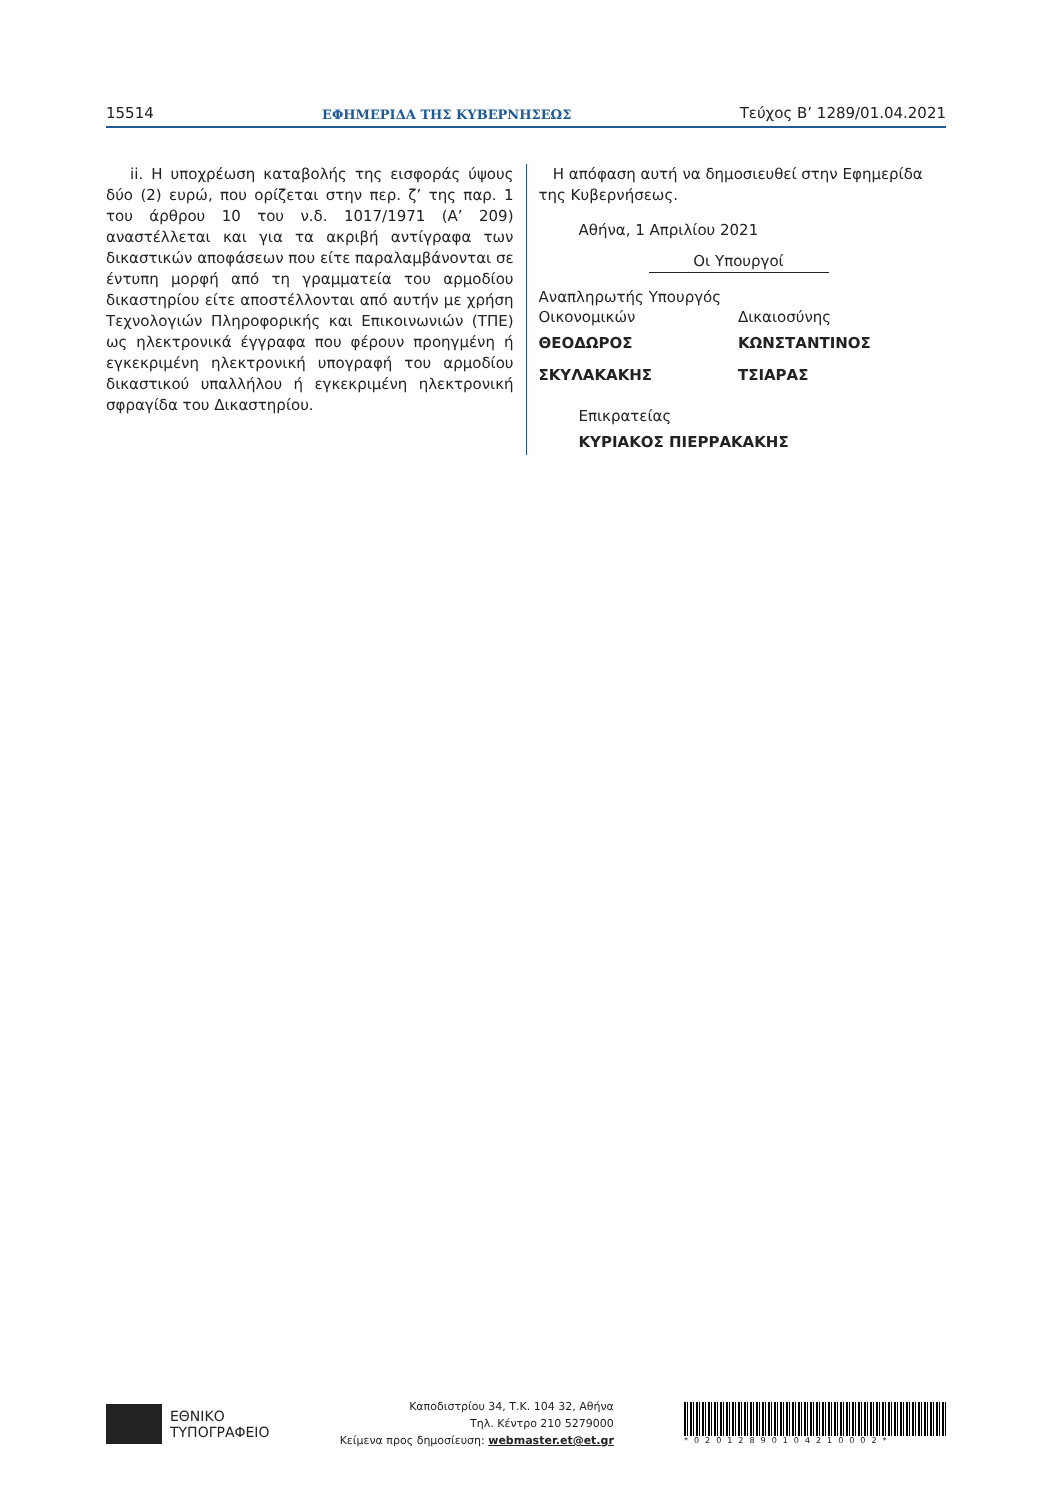15514 ΕΦΗΜΕΡΙΔΑ ΤΗΣ ΚΥΒΕΡΝΗΣΕΩΣ Τεύχος B’ 1289/01.04.2021
ii. Η υποχρέωση καταβολής της εισφοράς ύψους δύο (2) ευρώ, που ορίζεται στην περ. ζ’ της παρ. 1 του άρθρου 10 του ν.δ. 1017/1971 (Α’ 209) αναστέλλεται και για τα ακριβή αντίγραφα των δικαστικών αποφάσεων που είτε παραλαμβάνονται σε έντυπη μορφή από τη γραμματεία του αρμοδίου δικαστηρίου είτε αποστέλλονται από αυτήν με χρήση Τεχνολογιών Πληροφορικής και Επικοινωνιών (ΤΠΕ) ως ηλεκτρονικά έγγραφα που φέρουν προηγμένη ή εγκεκριμένη ηλεκτρονική υπογραφή του αρμοδίου δικαστικού υπαλλήλου ή εγκεκριμένη ηλεκτρονική σφραγίδα του Δικαστηρίου.
Η απόφαση αυτή να δημοσιευθεί στην Εφημερίδα της Κυβερνήσεως.
Αθήνα, 1 Απριλίου 2021
Οι Υπουργοί
Αναπληρωτής Υπουργός
Οικονομικών
ΘΕΟΔΩΡΟΣ ΣΚΥΛΑΚΑΚΗΣ
Δικαιοσύνης
ΚΩΝΣΤΑΝΤΙΝΟΣ ΤΣΙΑΡΑΣ
Επικρατείας
ΚΥΡΙΑΚΟΣ ΠΙΕΡΡΑΚΑΚΗΣ
ΕΘΝΙΚΟ
ΤΥΠΟΓΡΑΦΕΙΟ
Καποδιστρίου 34, Τ.Κ. 104 32, Αθήνα
Τηλ. Κέντρο 210 5279000
Κείμενα προς δημοσίευση: webmaster.et@et.gr
*02012890104210002*